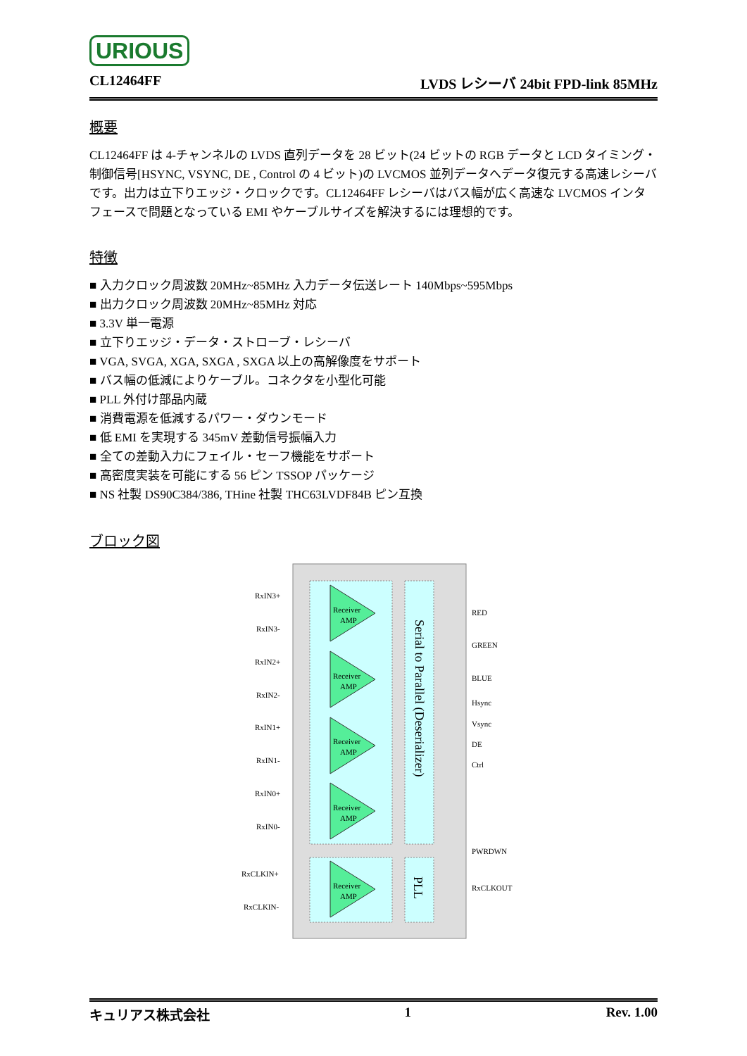URIOUS
CL12464FF LVDS レシーバ 24bit FPD-link 85MHz
概要
CL12464FF は 4-チャンネルの LVDS 直列データを 28 ビット(24 ビットの RGB データと LCD タイミング・制御信号[HSYNC, VSYNC, DE , Control の 4 ビット)の LVCMOS 並列データへデータ復元する高速レシーバです。出力は立下りエッジ・クロックです。CL12464FF レシーバはバス幅が広く高速な LVCMOS インタフェースで問題となっている EMI やケーブルサイズを解決するには理想的です。
特徴
■ 入力クロック周波数 20MHz~85MHz 入力データ伝送レート 140Mbps~595Mbps
■ 出力クロック周波数 20MHz~85MHz 対応
■ 3.3V 単一電源
■ 立下りエッジ・データ・ストローブ・レシーバ
■ VGA, SVGA, XGA, SXGA , SXGA 以上の高解像度をサポート
■ バス幅の低減によりケーブル。コネクタを小型化可能
■ PLL 外付け部品内蔵
■ 消費電源を低減するパワー・ダウンモード
■ 低 EMI を実現する 345mV 差動信号振幅入力
■ 全ての差動入力にフェイル・セーフ機能をサポート
■ 高密度実装を可能にする 56 ピン TSSOP パッケージ
■ NS 社製 DS90C384/386, THine 社製 THC63LVDF84B ピン互換
ブロック図
Receiver
AMP
Receiver
AMP
Receiver
AMP
Receiver
AMP
Receiver
AMP
RxIN3+
RxIN3-
RxIN2+
RxIN2-
RxIN1+
RxIN1-
RxIN0+
RxIN0-
RxCLKIN+
RxCLKIN-
RED
GREEN
BLUE
Hsync
Vsync
DE
Ctrl
PWRDWN
RxCLKOUT
Serial to Parallel (Deserializer)
PLL
キュリアス株式会社 1 Rev. 1.00